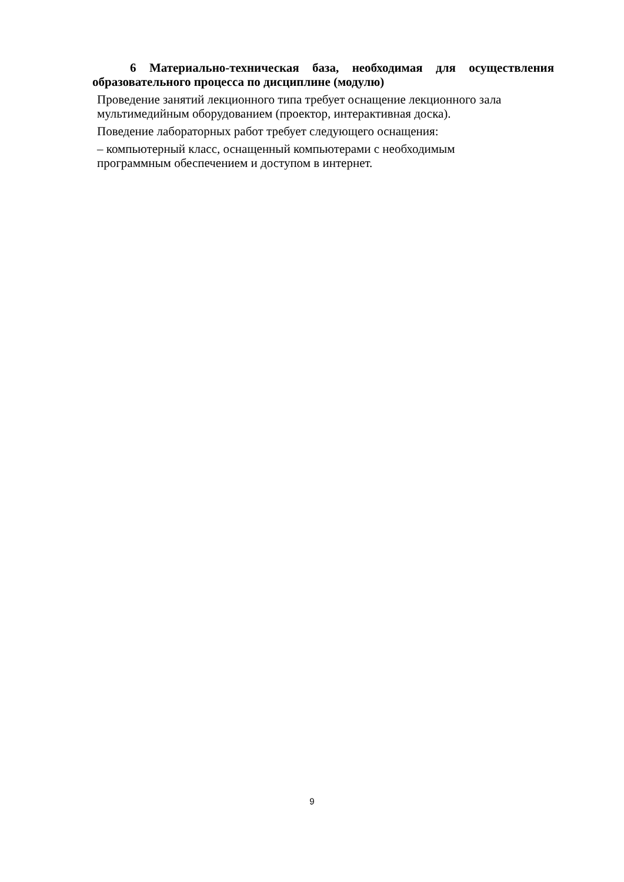6 Материально-техническая база, необходимая для осуществления образовательного процесса по дисциплине (модулю)
Проведение занятий лекционного типа требует оснащение лекционного зала мультимедийным оборудованием (проектор, интерактивная доска).
Поведение лабораторных работ требует следующего оснащения:
– компьютерный класс, оснащенный компьютерами с необходимым
программным обеспечением и доступом в интернет.
9